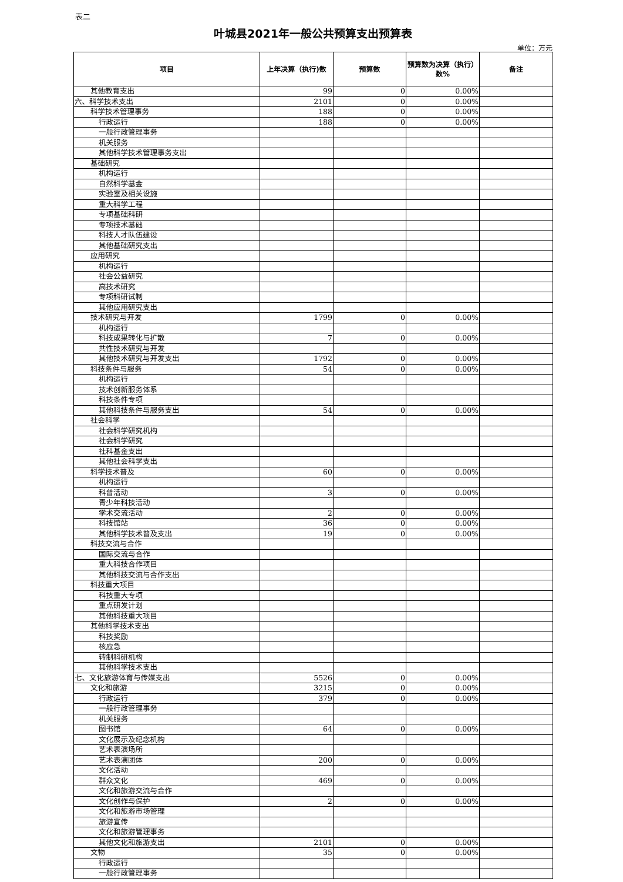表二
叶城县2021年一般公共预算支出预算表
单位：万元
| 项目 | 上年决算（执行)数 | 预算数 | 预算数为决算（执行）数% | 备注 |
| --- | --- | --- | --- | --- |
| 其他教育支出 | 99 | 0 | 0.00% | |
| 六、科学技术支出 | 2101 | 0 | 0.00% | |
| 科学技术管理事务 | 188 | 0 | 0.00% | |
| 行政运行 | 188 | 0 | 0.00% | |
| 一般行政管理事务 | | | | |
| 机关服务 | | | | |
| 其他科学技术管理事务支出 | | | | |
| 基础研究 | | | | |
| 机构运行 | | | | |
| 自然科学基金 | | | | |
| 实验室及相关设施 | | | | |
| 重大科学工程 | | | | |
| 专项基础科研 | | | | |
| 专项技术基础 | | | | |
| 科技人才队伍建设 | | | | |
| 其他基础研究支出 | | | | |
| 应用研究 | | | | |
| 机构运行 | | | | |
| 社会公益研究 | | | | |
| 高技术研究 | | | | |
| 专项科研试制 | | | | |
| 其他应用研究支出 | | | | |
| 技术研究与开发 | 1799 | 0 | 0.00% | |
| 机构运行 | | | | |
| 科技成果转化与扩散 | 7 | 0 | 0.00% | |
| 共性技术研究与开发 | | | | |
| 其他技术研究与开发支出 | 1792 | 0 | 0.00% | |
| 科技条件与服务 | 54 | 0 | 0.00% | |
| 机构运行 | | | | |
| 技术创新服务体系 | | | | |
| 科技条件专项 | | | | |
| 其他科技条件与服务支出 | 54 | 0 | 0.00% | |
| 社会科学 | | | | |
| 社会科学研究机构 | | | | |
| 社会科学研究 | | | | |
| 社科基金支出 | | | | |
| 其他社会科学支出 | | | | |
| 科学技术普及 | 60 | 0 | 0.00% | |
| 机构运行 | | | | |
| 科普活动 | 3 | 0 | 0.00% | |
| 青少年科技活动 | | | | |
| 学术交流活动 | 2 | 0 | 0.00% | |
| 科技馆站 | 36 | 0 | 0.00% | |
| 其他科学技术普及支出 | 19 | 0 | 0.00% | |
| 科技交流与合作 | | | | |
| 国际交流与合作 | | | | |
| 重大科技合作项目 | | | | |
| 其他科技交流与合作支出 | | | | |
| 科技重大项目 | | | | |
| 科技重大专项 | | | | |
| 重点研发计划 | | | | |
| 其他科技重大项目 | | | | |
| 其他科学技术支出 | | | | |
| 科技奖励 | | | | |
| 核应急 | | | | |
| 转制科研机构 | | | | |
| 其他科学技术支出 | | | | |
| 七、文化旅游体育与传媒支出 | 5526 | 0 | 0.00% | |
| 文化和旅游 | 3215 | 0 | 0.00% | |
| 行政运行 | 379 | 0 | 0.00% | |
| 一般行政管理事务 | | | | |
| 机关服务 | | | | |
| 图书馆 | 64 | 0 | 0.00% | |
| 文化展示及纪念机构 | | | | |
| 艺术表演场所 | | | | |
| 艺术表演团体 | 200 | 0 | 0.00% | |
| 文化活动 | | | | |
| 群众文化 | 469 | 0 | 0.00% | |
| 文化和旅游交流与合作 | | | | |
| 文化创作与保护 | 2 | 0 | 0.00% | |
| 文化和旅游市场管理 | | | | |
| 旅游宣传 | | | | |
| 文化和旅游管理事务 | | | | |
| 其他文化和旅游支出 | 2101 | 0 | 0.00% | |
| 文物 | 35 | 0 | 0.00% | |
| 行政运行 | | | | |
| 一般行政管理事务 | | | | |